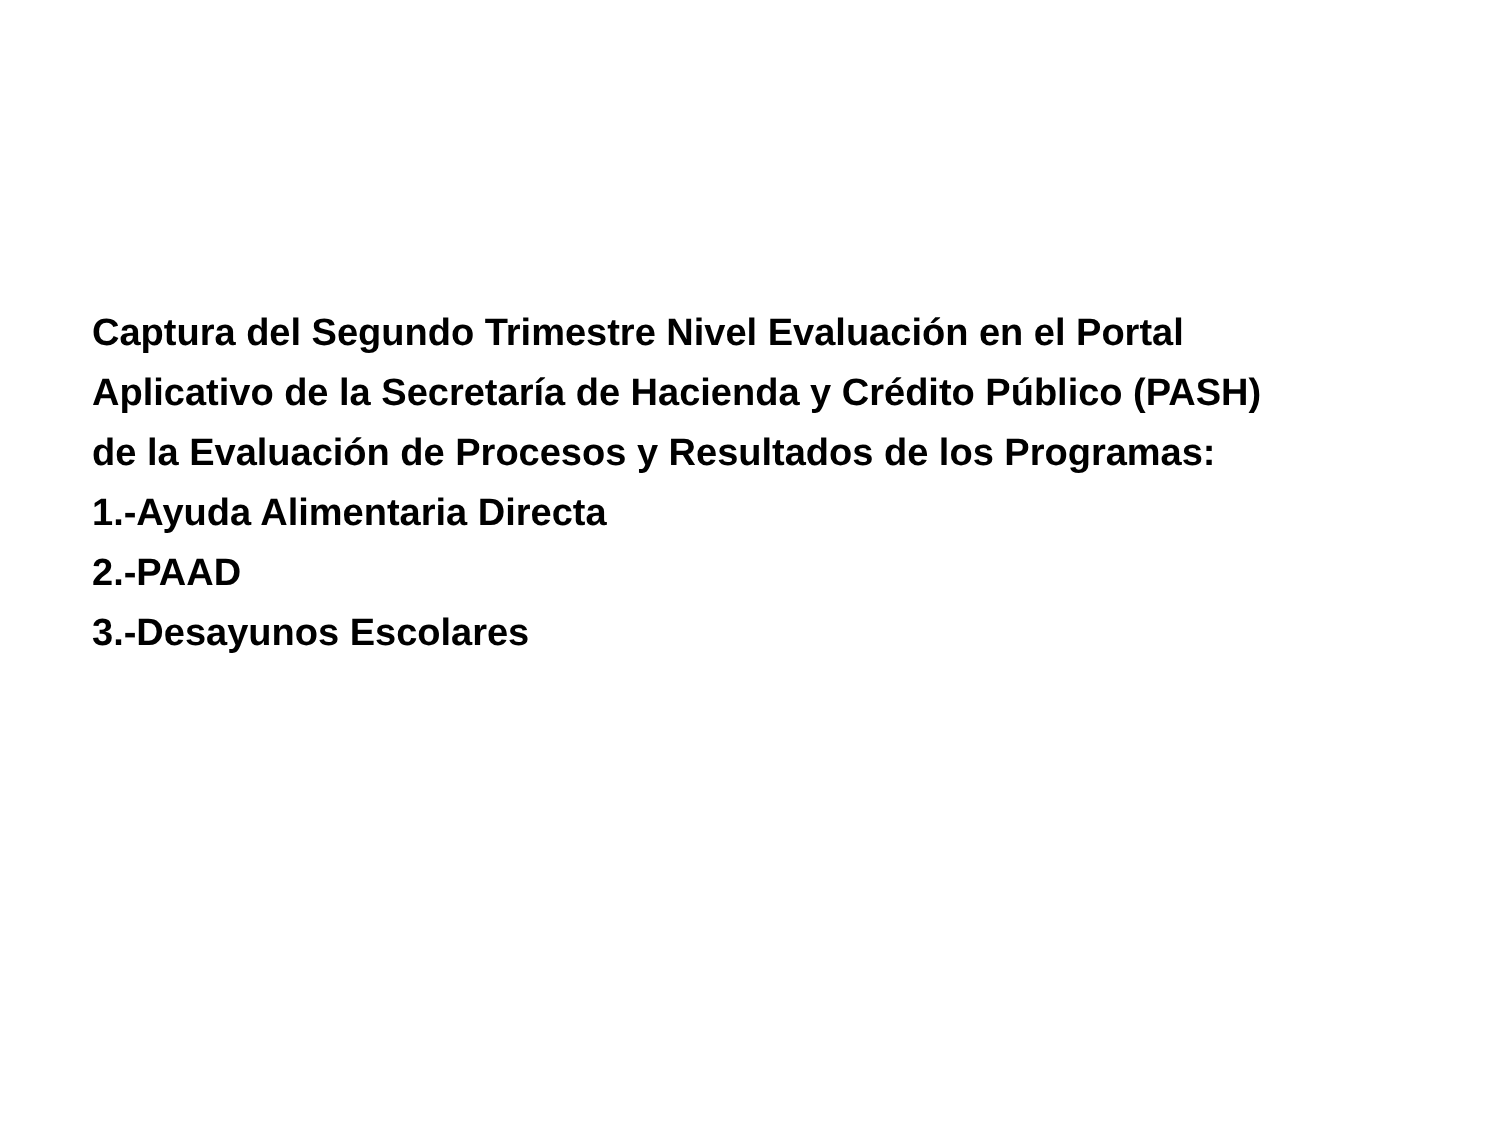Captura del Segundo Trimestre Nivel Evaluación en el Portal
Aplicativo de la Secretaría de Hacienda y Crédito Público (PASH)
de la Evaluación de Procesos y Resultados de los Programas:
1.-Ayuda Alimentaria Directa
2.-PAAD
3.-Desayunos Escolares